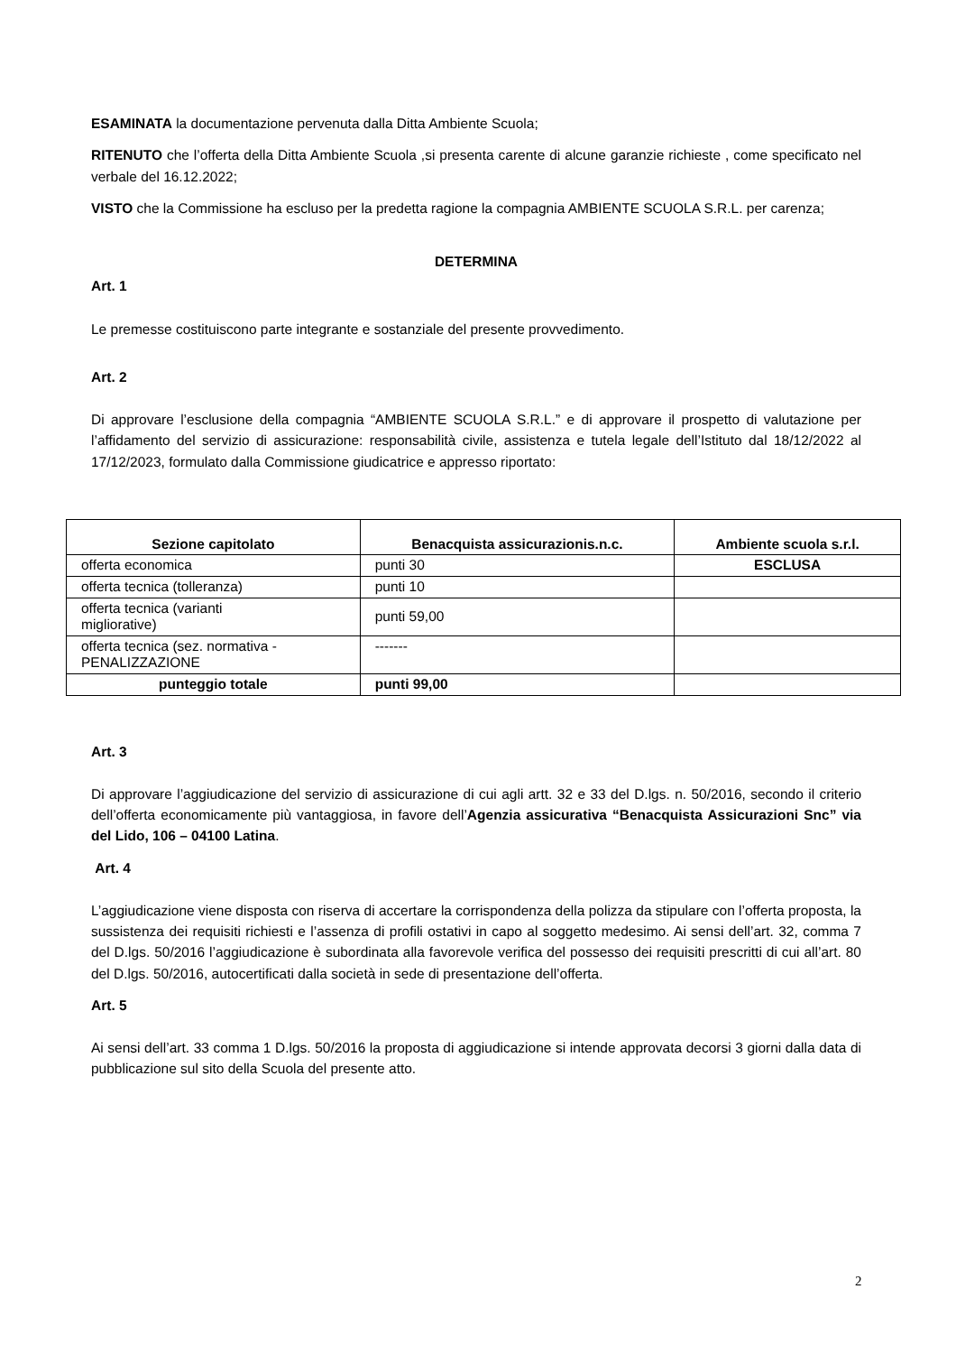ESAMINATA la documentazione pervenuta dalla Ditta Ambiente Scuola;
RITENUTO che l’offerta della Ditta Ambiente Scuola ,si presenta carente di alcune garanzie richieste , come specificato nel verbale del 16.12.2022;
VISTO che la Commissione ha escluso per la predetta ragione la compagnia AMBIENTE SCUOLA S.R.L. per carenza;
DETERMINA
Art. 1
Le premesse costituiscono parte integrante e sostanziale del presente provvedimento.
Art. 2
Di approvare l’esclusione della compagnia “AMBIENTE SCUOLA S.R.L.” e di approvare il prospetto di valutazione per l’affidamento del servizio di assicurazione: responsabilità civile, assistenza e tutela legale dell’Istituto dal 18/12/2022 al 17/12/2023, formulato dalla Commissione giudicatrice e appresso riportato:
| Sezione capitolato | Benacquista assicurazionis.n.c. | Ambiente scuola s.r.l. |
| --- | --- | --- |
| offerta economica | punti 30 | ESCLUSA |
| offerta tecnica (tolleranza) | punti 10 | |
| offerta tecnica (varianti migliorative) | punti 59,00 | |
| offerta tecnica (sez. normativa - PENALIZZAZIONE | ------- | |
| punteggio totale | punti 99,00 | |
Art. 3
Di approvare l’aggiudicazione del servizio di assicurazione di cui agli artt. 32 e 33 del D.lgs. n. 50/2016, secondo il criterio dell’offerta economicamente più vantaggiosa, in favore dell’Agenzia assicurativa “Benacquista Assicurazioni Snc” via del Lido, 106 – 04100 Latina.
Art. 4
L’aggiudicazione viene disposta con riserva di accertare la corrispondenza della polizza da stipulare con l’offerta proposta, la sussistenza dei requisiti richiesti e l’assenza di profili ostativi in capo al soggetto medesimo. Ai sensi dell’art. 32, comma 7 del D.lgs. 50/2016 l’aggiudicazione è subordinata alla favorevole verifica del possesso dei requisiti prescritti di cui all’art. 80 del D.lgs. 50/2016, autocertificati dalla società in sede di presentazione dell’offerta.
Art. 5
Ai sensi dell’art. 33 comma 1 D.lgs. 50/2016 la proposta di aggiudicazione si intende approvata decorsi 3 giorni dalla data di pubblicazione sul sito della Scuola del presente atto.
2